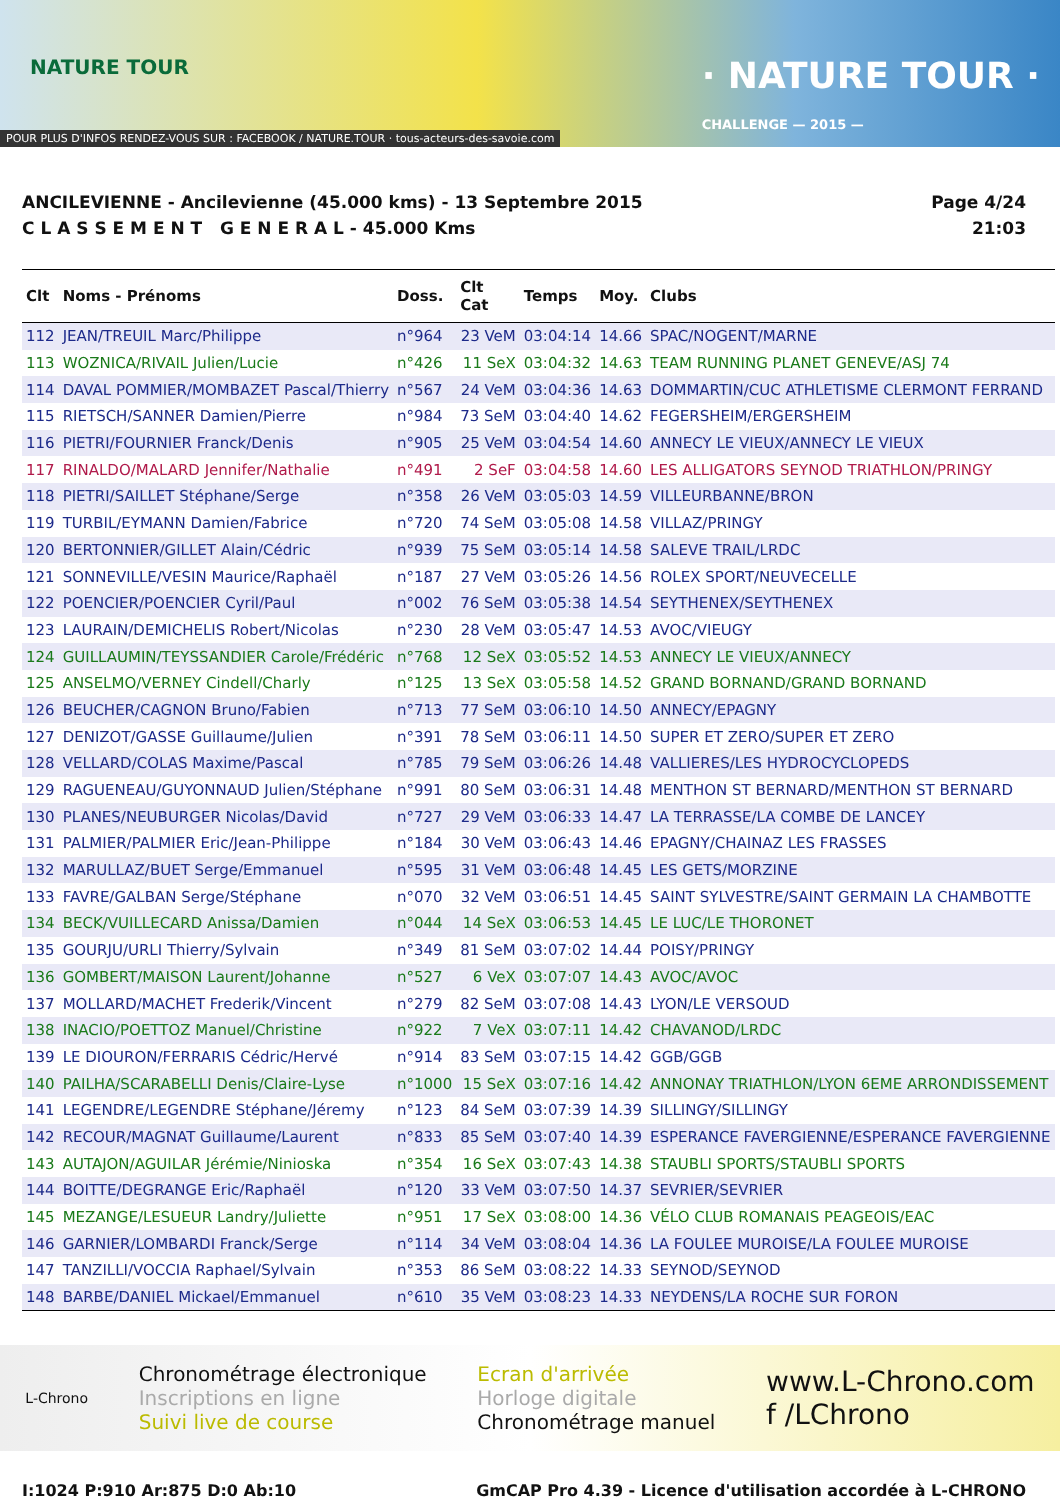NATURE TOUR
POUR PLUS D'INFOS RENDEZ-VOUS SUR : FACEBOOK / NATURE.TOUR · tous-acteurs-des-savoie.com
· NATURE TOUR ·
CHALLENGE — 2015 —
ANCILEVIENNE - Ancilevienne (45.000 kms) - 13 Septembre 2015
C L A S S E M E N T G E N E R A L - 45.000 Kms
Page 4/24
21:03
| Clt | Noms - Prénoms | Doss. | Clt Cat | Temps | Moy. | Clubs |
| --- | --- | --- | --- | --- | --- | --- |
| 112 | JEAN/TREUIL Marc/Philippe | n°964 | 23 VeM | 03:04:14 | 14.66 | SPAC/NOGENT/MARNE |
| 113 | WOZNICA/RIVAIL Julien/Lucie | n°426 | 11 SeX | 03:04:32 | 14.63 | TEAM RUNNING PLANET GENEVE/ASJ 74 |
| 114 | DAVAL POMMIER/MOMBAZET Pascal/Thierry | n°567 | 24 VeM | 03:04:36 | 14.63 | DOMMARTIN/CUC ATHLETISME CLERMONT FERRAND |
| 115 | RIETSCH/SANNER Damien/Pierre | n°984 | 73 SeM | 03:04:40 | 14.62 | FEGERSHEIM/ERGERSHEIM |
| 116 | PIETRI/FOURNIER Franck/Denis | n°905 | 25 VeM | 03:04:54 | 14.60 | ANNECY LE VIEUX/ANNECY LE VIEUX |
| 117 | RINALDO/MALARD Jennifer/Nathalie | n°491 | 2 SeF | 03:04:58 | 14.60 | LES ALLIGATORS SEYNOD TRIATHLON/PRINGY |
| 118 | PIETRI/SAILLET Stéphane/Serge | n°358 | 26 VeM | 03:05:03 | 14.59 | VILLEURBANNE/BRON |
| 119 | TURBIL/EYMANN Damien/Fabrice | n°720 | 74 SeM | 03:05:08 | 14.58 | VILLAZ/PRINGY |
| 120 | BERTONNIER/GILLET Alain/Cédric | n°939 | 75 SeM | 03:05:14 | 14.58 | SALEVE TRAIL/LRDC |
| 121 | SONNEVILLE/VESIN Maurice/Raphaël | n°187 | 27 VeM | 03:05:26 | 14.56 | ROLEX SPORT/NEUVECELLE |
| 122 | POENCIER/POENCIER Cyril/Paul | n°002 | 76 SeM | 03:05:38 | 14.54 | SEYTHENEX/SEYTHENEX |
| 123 | LAURAIN/DEMICHELIS Robert/Nicolas | n°230 | 28 VeM | 03:05:47 | 14.53 | AVOC/VIEUGY |
| 124 | GUILLAUMIN/TEYSSANDIER Carole/Frédéric | n°768 | 12 SeX | 03:05:52 | 14.53 | ANNECY LE VIEUX/ANNECY |
| 125 | ANSELMO/VERNEY Cindell/Charly | n°125 | 13 SeX | 03:05:58 | 14.52 | GRAND BORNAND/GRAND BORNAND |
| 126 | BEUCHER/CAGNON Bruno/Fabien | n°713 | 77 SeM | 03:06:10 | 14.50 | ANNECY/EPAGNY |
| 127 | DENIZOT/GASSE Guillaume/Julien | n°391 | 78 SeM | 03:06:11 | 14.50 | SUPER ET ZERO/SUPER ET ZERO |
| 128 | VELLARD/COLAS Maxime/Pascal | n°785 | 79 SeM | 03:06:26 | 14.48 | VALLIERES/LES HYDROCYCLOPEDS |
| 129 | RAGUENEAU/GUYONNAUD Julien/Stéphane | n°991 | 80 SeM | 03:06:31 | 14.48 | MENTHON ST BERNARD/MENTHON ST BERNARD |
| 130 | PLANES/NEUBURGER Nicolas/David | n°727 | 29 VeM | 03:06:33 | 14.47 | LA TERRASSE/LA COMBE DE LANCEY |
| 131 | PALMIER/PALMIER Eric/Jean-Philippe | n°184 | 30 VeM | 03:06:43 | 14.46 | EPAGNY/CHAINAZ LES FRASSES |
| 132 | MARULLAZ/BUET Serge/Emmanuel | n°595 | 31 VeM | 03:06:48 | 14.45 | LES GETS/MORZINE |
| 133 | FAVRE/GALBAN Serge/Stéphane | n°070 | 32 VeM | 03:06:51 | 14.45 | SAINT SYLVESTRE/SAINT GERMAIN LA CHAMBOTTE |
| 134 | BECK/VUILLECARD Anissa/Damien | n°044 | 14 SeX | 03:06:53 | 14.45 | LE LUC/LE THORONET |
| 135 | GOURJU/URLI Thierry/Sylvain | n°349 | 81 SeM | 03:07:02 | 14.44 | POISY/PRINGY |
| 136 | GOMBERT/MAISON Laurent/Johanne | n°527 | 6 VeX | 03:07:07 | 14.43 | AVOC/AVOC |
| 137 | MOLLARD/MACHET Frederik/Vincent | n°279 | 82 SeM | 03:07:08 | 14.43 | LYON/LE VERSOUD |
| 138 | INACIO/POETTOZ Manuel/Christine | n°922 | 7 VeX | 03:07:11 | 14.42 | CHAVANOD/LRDC |
| 139 | LE DIOURON/FERRARIS Cédric/Hervé | n°914 | 83 SeM | 03:07:15 | 14.42 | GGB/GGB |
| 140 | PAILHA/SCARABELLI Denis/Claire-Lyse | n°1000 | 15 SeX | 03:07:16 | 14.42 | ANNONAY TRIATHLON/LYON 6EME ARRONDISSEMENT |
| 141 | LEGENDRE/LEGENDRE Stéphane/Jéremy | n°123 | 84 SeM | 03:07:39 | 14.39 | SILLINGY/SILLINGY |
| 142 | RECOUR/MAGNAT Guillaume/Laurent | n°833 | 85 SeM | 03:07:40 | 14.39 | ESPERANCE FAVERGIENNE/ESPERANCE FAVERGIENNE |
| 143 | AUTAJON/AGUILAR Jérémie/Ninioska | n°354 | 16 SeX | 03:07:43 | 14.38 | STAUBLI SPORTS/STAUBLI SPORTS |
| 144 | BOITTE/DEGRANGE Eric/Raphaël | n°120 | 33 VeM | 03:07:50 | 14.37 | SEVRIER/SEVRIER |
| 145 | MEZANGE/LESUEUR Landry/Juliette | n°951 | 17 SeX | 03:08:00 | 14.36 | VÉLO CLUB ROMANAIS PEAGEOIS/EAC |
| 146 | GARNIER/LOMBARDI Franck/Serge | n°114 | 34 VeM | 03:08:04 | 14.36 | LA FOULEE MUROISE/LA FOULEE MUROISE |
| 147 | TANZILLI/VOCCIA Raphael/Sylvain | n°353 | 86 SeM | 03:08:22 | 14.33 | SEYNOD/SEYNOD |
| 148 | BARBE/DANIEL Mickael/Emmanuel | n°610 | 35 VeM | 03:08:23 | 14.33 | NEYDENS/LA ROCHE SUR FORON |
L-Chrono
Chronométrage électronique
Inscriptions en ligne
Suivi live de course
Ecran d'arrivée
Horloge digitale
Chronométrage manuel
www.L-Chrono.com
f /LChrono
I:1024 P:910 Ar:875 D:0 Ab:10 GmCAP Pro 4.39 - Licence d'utilisation accordée à L-CHRONO